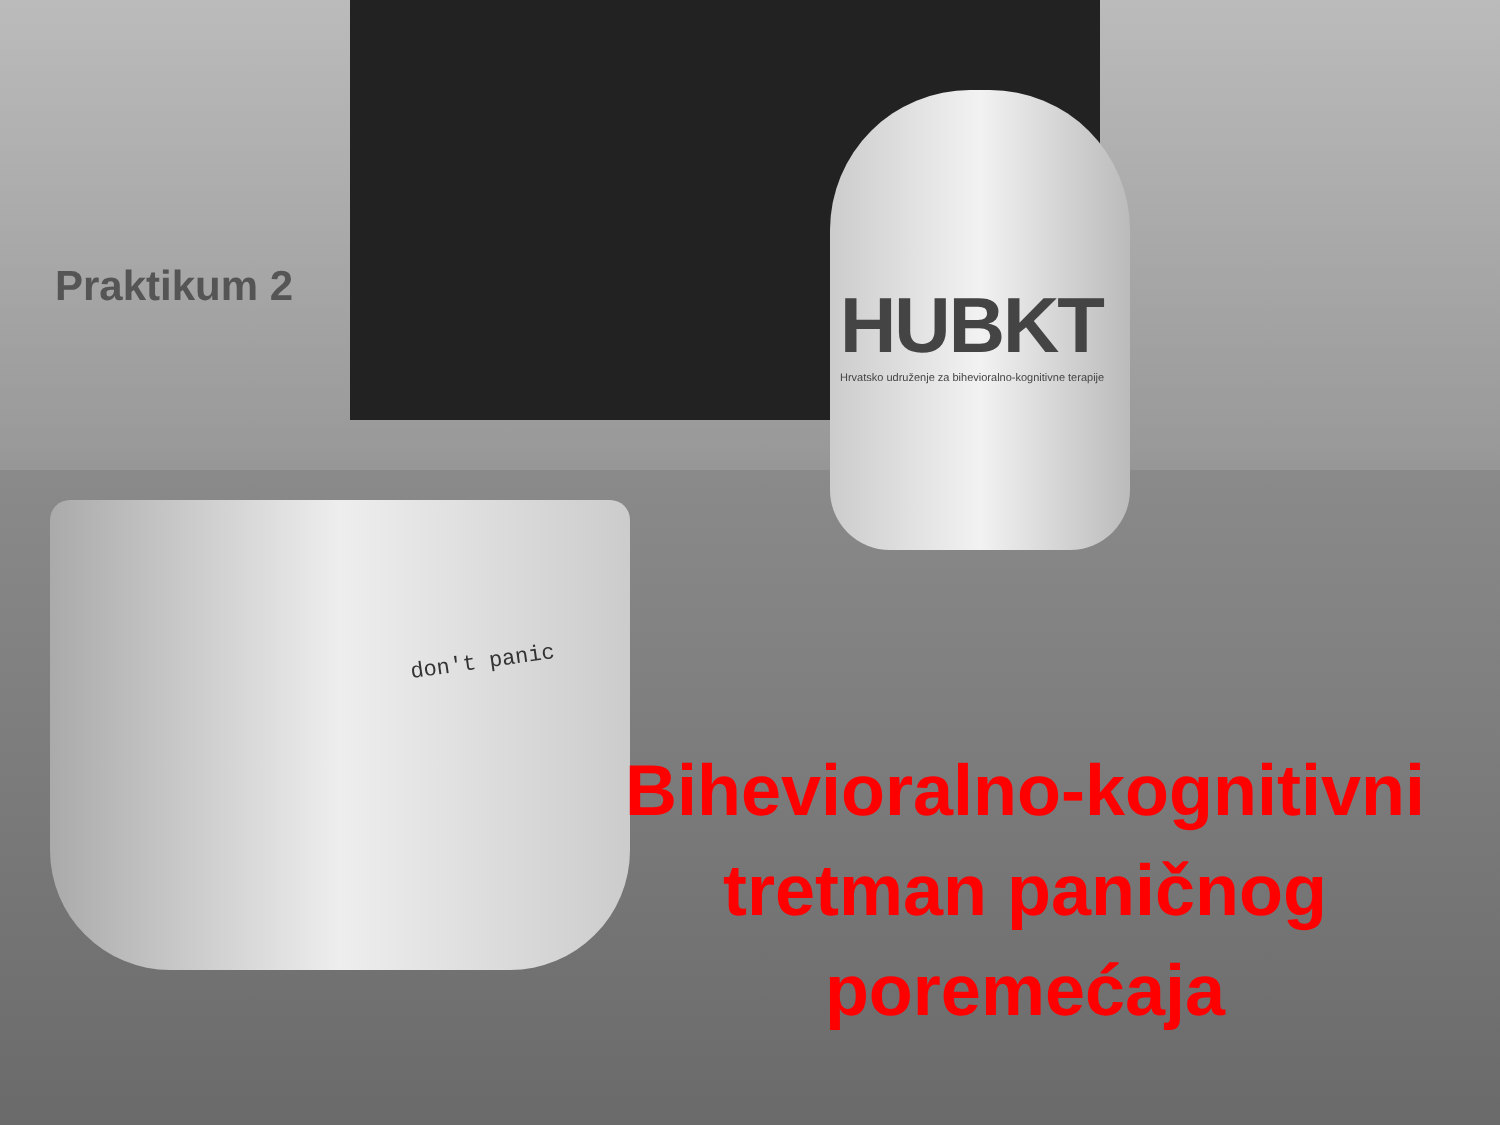Praktikum 2
HUBKT
Hrvatsko udruženje za bihevioralno-kognitivne terapije
don't panic
Bihevioralno-kognitivni tretman paničnog poremećaja